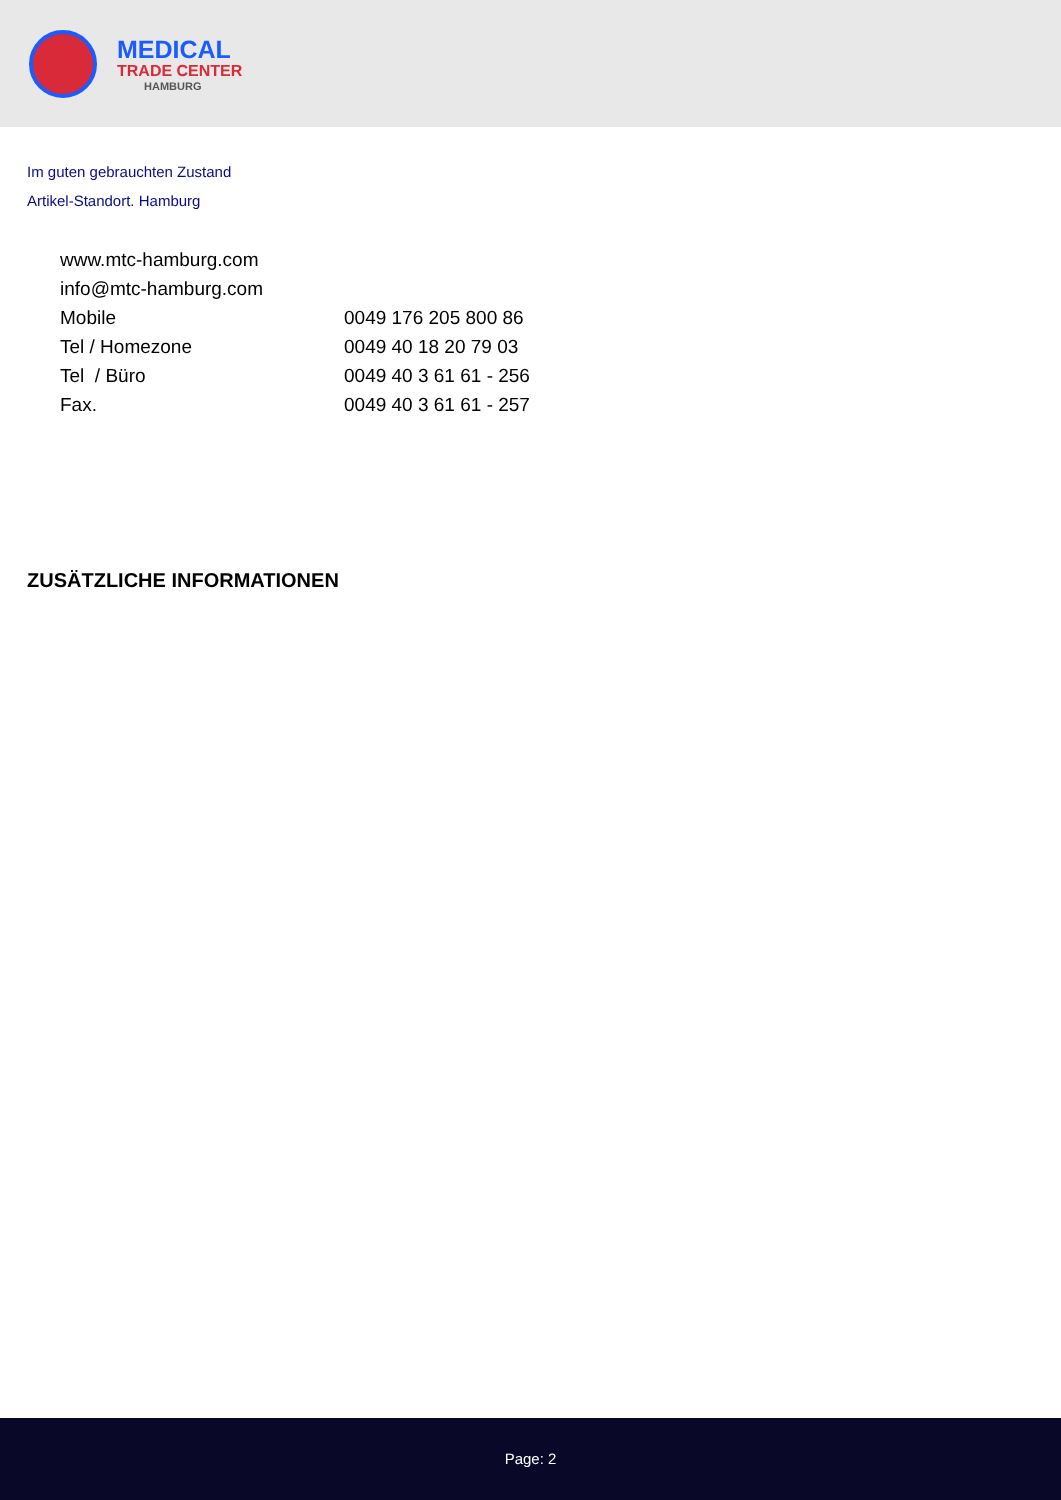MEDICAL
TRADE CENTER
HAMBURG
Im guten gebrauchten Zustand
Artikel-Standort. Hamburg
| www.mtc-hamburg.com | |
| info@mtc-hamburg.com | |
| Mobile | 0049 176 205 800 86 |
| Tel / Homezone | 0049 40 18 20 79 03 |
| Tel / Büro | 0049 40 3 61 61 - 256 |
| Fax. | 0049 40 3 61 61 - 257 |
ZUSÄTZLICHE INFORMATIONEN
Page: 2